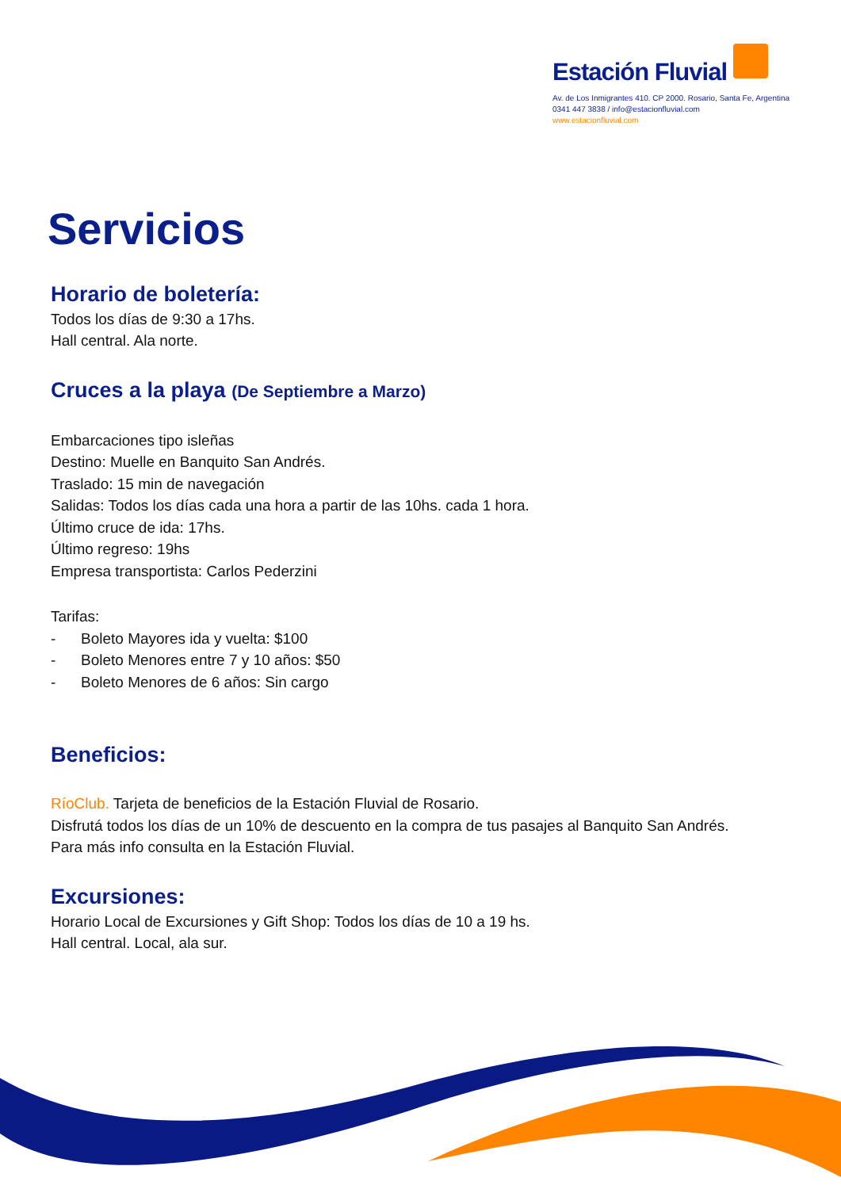Estación Fluvial
Av. de Los Inmigrantes 410. CP 2000. Rosario, Santa Fe, Argentina
0341 447 3838 / info@estacionfluvial.com
www.estacionfluvial.com
Servicios
Horario de boletería:
Todos los días de 9:30 a 17hs.
Hall central. Ala norte.
Cruces a la playa (De Septiembre a Marzo)
Embarcaciones tipo isleñas
Destino: Muelle en Banquito San Andrés.
Traslado: 15 min de navegación
Salidas: Todos los días cada una hora a partir de las 10hs. cada 1 hora.
Último cruce de ida: 17hs.
Último regreso: 19hs
Empresa transportista: Carlos Pederzini
Tarifas:
- Boleto Mayores ida y vuelta: $100
- Boleto Menores entre 7 y 10 años: $50
- Boleto Menores de 6 años: Sin cargo
Beneficios:
RíoClub. Tarjeta de beneficios de la Estación Fluvial de Rosario.
Disfrutá todos los días de un 10% de descuento en la compra de tus pasajes al Banquito San Andrés.
Para más info consulta en la Estación Fluvial.
Excursiones:
Horario Local de Excursiones y Gift Shop: Todos los días de 10 a 19 hs.
Hall central. Local, ala sur.